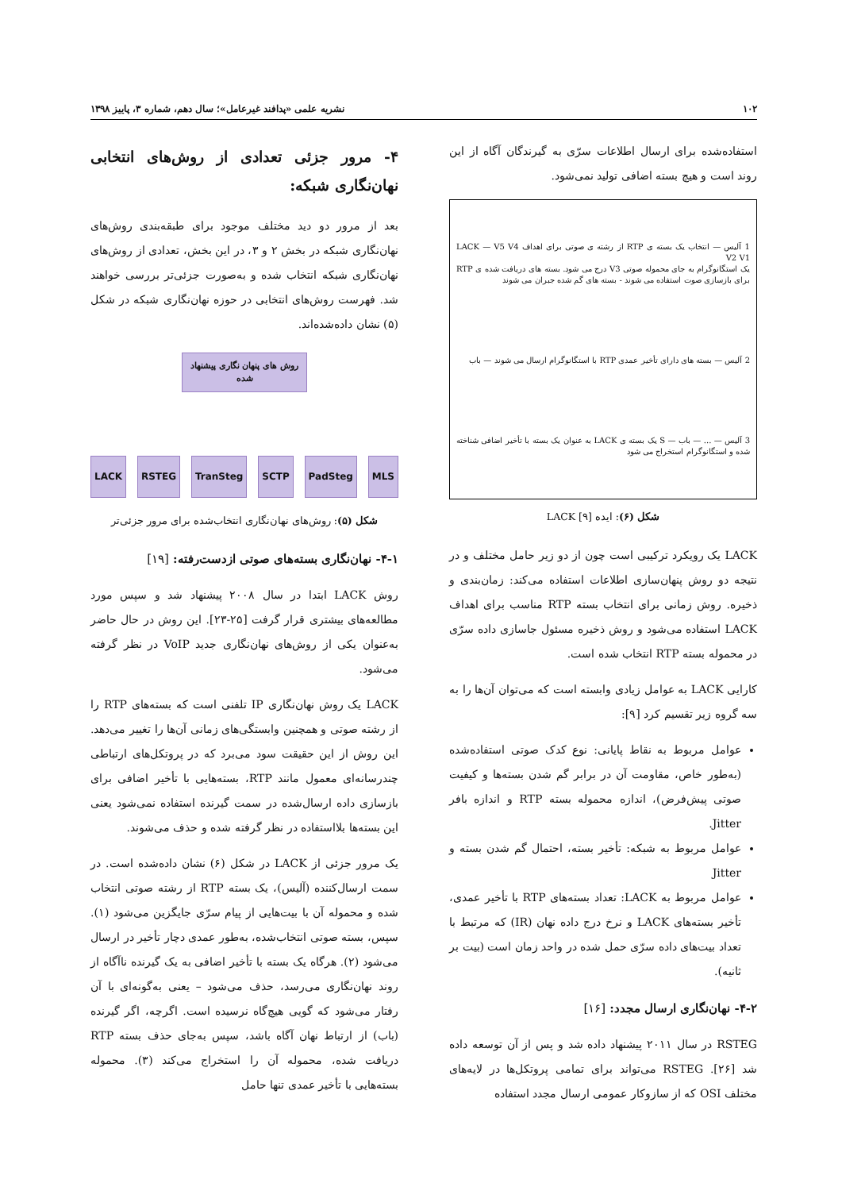۱۰۲ نشریه علمی «پدافند غیرعامل»؛ سال دهم، شماره ۳، پاییز ۱۳۹۸
۴- مرور جزئی تعدادی از روش‌های انتخابی نهان‌نگاری شبکه:
بعد از مرور دو دید مختلف موجود برای طبقه‌بندی روش‌های نهان‌نگاری شبکه در بخش ۲ و ۳، در این بخش، تعدادی از روش‌های نهان‌نگاری شبکه انتخاب شده و به‌صورت جزئی‌تر بررسی خواهند شد. فهرست روش‌های انتخابی در حوزه نهان‌نگاری شبکه در شکل (۵) نشان داده‌شده‌اند.
روش های پنهان نگاری پیشنهاد شده
LACK RSTEG TranSteg SCTP PadSteg MLS
شکل (۵): روش‌های نهان‌نگاری انتخاب‌شده برای مرور جزئی‌تر
۴-۱- نهان‌نگاری بسته‌های صوتی ازدست‌رفته: [۱۹]
روش LACK ابتدا در سال ۲۰۰۸ پیشنهاد شد و سپس مورد مطالعه‌های بیشتری قرار گرفت [۲۵-۲۳]. این روش در حال حاضر به‌عنوان یکی از روش‌های نهان‌نگاری جدید VoIP در نظر گرفته می‌شود.
LACK یک روش نهان‌نگاری IP تلفنی است که بسته‌های RTP را از رشته صوتی و همچنین وابستگی‌های زمانی آن‌ها را تغییر می‌دهد. این روش از این حقیقت سود می‌برد که در پروتکل‌های ارتباطی چندرسانه‌ای معمول مانند RTP، بسته‌هایی با تأخیر اضافی برای بازسازی داده ارسال‌شده در سمت گیرنده استفاده نمی‌شود یعنی این بسته‌ها بلااستفاده در نظر گرفته شده و حذف می‌شوند.
یک مرور جزئی از LACK در شکل (۶) نشان داده‌شده است. در سمت ارسال‌کننده (آلیس)، یک بسته RTP از رشته صوتی انتخاب شده و محموله آن با بیت‌هایی از پیام سرّی جایگزین می‌شود (۱). سپس، بسته صوتی انتخاب‌شده، به‌طور عمدی دچار تأخیر در ارسال می‌شود (۲). هرگاه یک بسته با تأخیر اضافی به یک گیرنده ناآگاه از روند نهان‌نگاری می‌رسد، حذف می‌شود – یعنی به‌گونه‌ای با آن رفتار می‌شود که گویی هیچ‌گاه نرسیده است. اگرچه، اگر گیرنده (باب) از ارتباط نهان آگاه باشد، سپس به‌جای حذف بسته RTP دریافت شده، محموله آن را استخراج می‌کند (۳). محموله بسته‌هایی با تأخیر عمدی تنها حامل
استفاده‌شده برای ارسال اطلاعات سرّی به گیرندگان آگاه از این روند است و هیچ بسته اضافی تولید نمی‌شود.
1 آلیس — انتخاب یک بسته ی RTP از رشته ی صوتی برای اهداف LACK — V5 V4 V2 V1
یک استگانوگرام به جای محموله صوتی V3 درج می شود. بسته های دریافت شده ی RTP برای بازسازی صوت استفاده می شوند - بسته های گم شده جبران می شوند
2 آلیس — بسته های دارای تأخیر عمدی RTP با استگانوگرام ارسال می شوند — باب
3 آلیس — ... — باب — S یک بسته ی LACK به عنوان یک بسته با تأخیر اضافی شناخته شده و استگانوگرام استخراج می شود
شکل (۶): ایده LACK [۹]
LACK یک رویکرد ترکیبی است چون از دو زیر حامل مختلف و در نتیجه دو روش پنهان‌سازی اطلاعات استفاده می‌کند: زمان‌بندی و ذخیره. روش زمانی برای انتخاب بسته RTP مناسب برای اهداف LACK استفاده می‌شود و روش ذخیره مسئول جاسازی داده سرّی در محموله بسته RTP انتخاب شده است.
کارایی LACK به عوامل زیادی وابسته است که می‌توان آن‌ها را به سه گروه زیر تقسیم کرد [۹]:
عوامل مربوط به نقاط پایانی: نوع کدک صوتی استفاده‌شده (به‌طور خاص، مقاومت آن در برابر گم شدن بسته‌ها و کیفیت صوتی پیش‌فرض)، اندازه محموله بسته RTP و اندازه بافر Jitter.
عوامل مربوط به شبکه: تأخیر بسته، احتمال گم شدن بسته و Jitter
عوامل مربوط به LACK: تعداد بسته‌های RTP با تأخیر عمدی، تأخیر بسته‌های LACK و نرخ درج داده نهان (IR) که مرتبط با تعداد بیت‌های داده سرّی حمل شده در واحد زمان است (بیت بر ثانیه).
۴-۲- نهان‌نگاری ارسال مجدد: [۱۶]
RSTEG در سال ۲۰۱۱ پیشنهاد داده شد و پس از آن توسعه داده شد [۲۶]. RSTEG می‌تواند برای تمامی پروتکل‌ها در لایه‌های مختلف OSI که از سازوکار عمومی ارسال مجدد استفاده